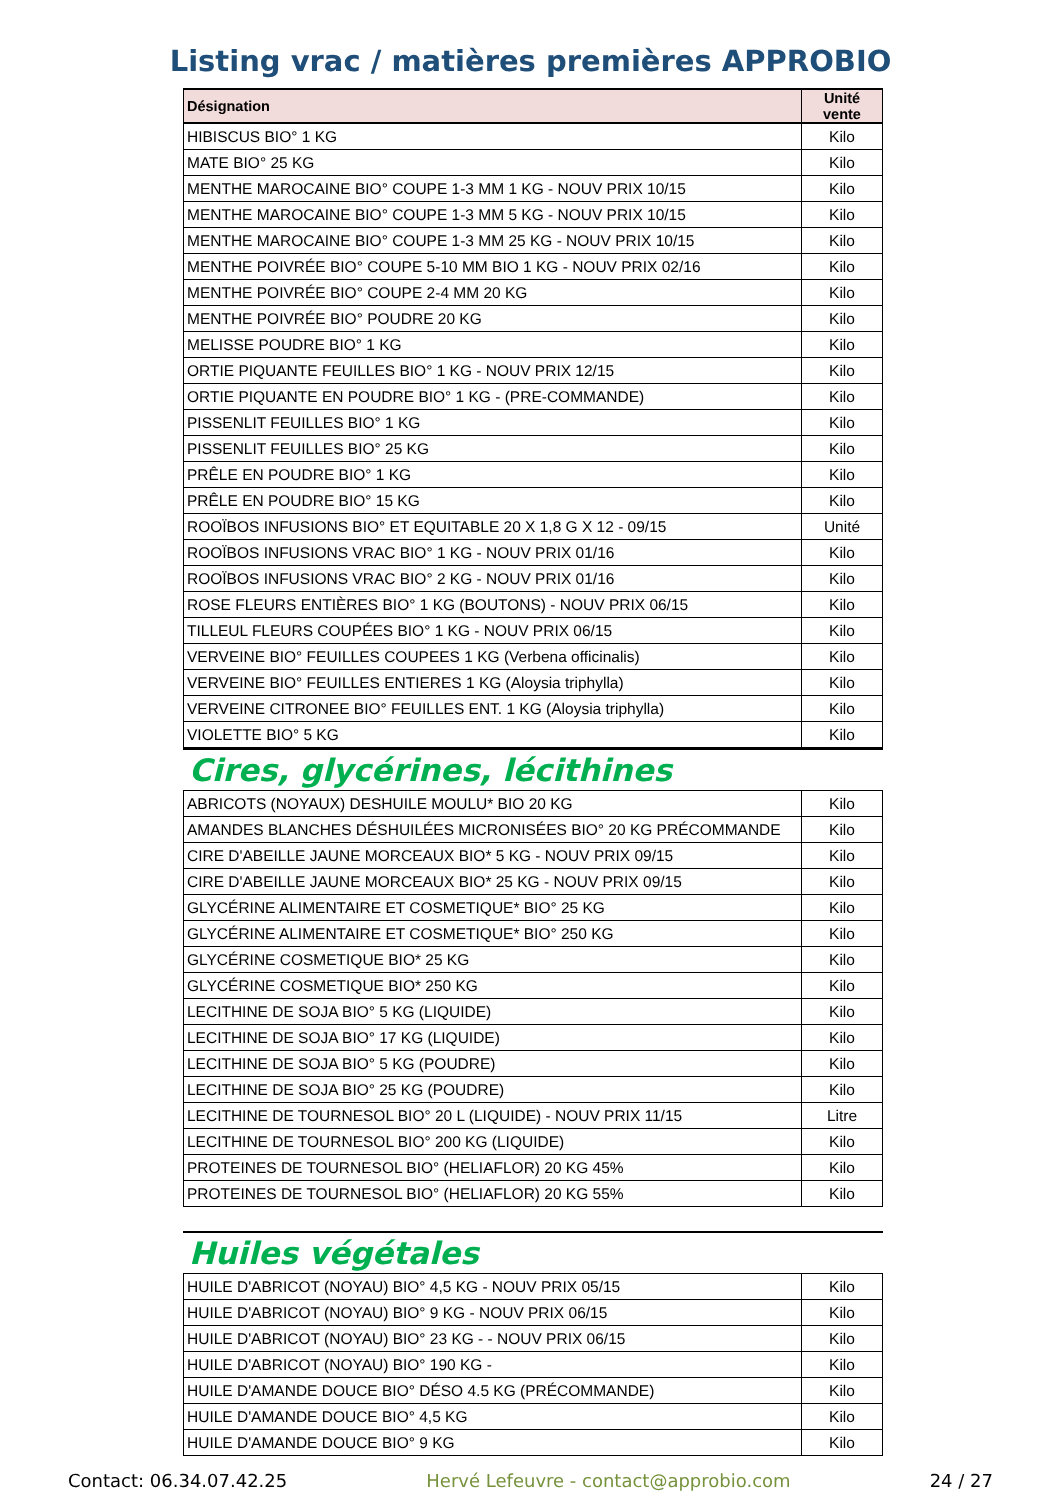Listing vrac / matières premières APPROBIO
| Désignation | Unité vente |
| --- | --- |
| HIBISCUS BIO° 1 KG | Kilo |
| MATE BIO° 25 KG | Kilo |
| MENTHE MAROCAINE BIO° COUPE 1-3 MM 1 KG - NOUV PRIX 10/15 | Kilo |
| MENTHE MAROCAINE BIO° COUPE 1-3 MM 5 KG - NOUV PRIX 10/15 | Kilo |
| MENTHE MAROCAINE BIO° COUPE 1-3 MM 25 KG - NOUV PRIX 10/15 | Kilo |
| MENTHE POIVRÉE BIO° COUPE 5-10 MM BIO 1 KG - NOUV PRIX 02/16 | Kilo |
| MENTHE POIVRÉE BIO° COUPE 2-4 MM 20 KG | Kilo |
| MENTHE POIVRÉE BIO° POUDRE 20 KG | Kilo |
| MELISSE POUDRE BIO° 1 KG | Kilo |
| ORTIE PIQUANTE FEUILLES BIO° 1 KG - NOUV PRIX 12/15 | Kilo |
| ORTIE PIQUANTE EN POUDRE BIO° 1 KG - (PRE-COMMANDE) | Kilo |
| PISSENLIT FEUILLES BIO° 1 KG | Kilo |
| PISSENLIT FEUILLES BIO° 25 KG | Kilo |
| PRÊLE EN POUDRE BIO° 1 KG | Kilo |
| PRÊLE EN POUDRE BIO° 15 KG | Kilo |
| ROOÏBOS INFUSIONS BIO° ET EQUITABLE 20 X 1,8 G X 12 - 09/15 | Unité |
| ROOÏBOS INFUSIONS VRAC BIO° 1 KG - NOUV PRIX 01/16 | Kilo |
| ROOÏBOS INFUSIONS VRAC BIO° 2 KG - NOUV PRIX 01/16 | Kilo |
| ROSE FLEURS ENTIÈRES BIO° 1 KG (BOUTONS) - NOUV PRIX 06/15 | Kilo |
| TILLEUL FLEURS COUPÉES BIO° 1 KG - NOUV PRIX 06/15 | Kilo |
| VERVEINE BIO° FEUILLES COUPEES 1 KG (Verbena officinalis) | Kilo |
| VERVEINE BIO° FEUILLES ENTIERES 1 KG (Aloysia triphylla) | Kilo |
| VERVEINE CITRONEE BIO° FEUILLES ENT. 1 KG (Aloysia triphylla) | Kilo |
| VIOLETTE BIO° 5 KG | Kilo |
Cires, glycérines, lécithines
| ABRICOTS (NOYAUX) DESHUILE MOULU* BIO 20 KG | Kilo |
| AMANDES BLANCHES DÉSHUILÉES MICRONISÉES BIO° 20 KG PRÉCOMMANDE | Kilo |
| CIRE D'ABEILLE JAUNE MORCEAUX BIO* 5 KG - NOUV PRIX 09/15 | Kilo |
| CIRE D'ABEILLE JAUNE MORCEAUX BIO* 25 KG - NOUV PRIX 09/15 | Kilo |
| GLYCÉRINE ALIMENTAIRE ET COSMETIQUE* BIO° 25 KG | Kilo |
| GLYCÉRINE ALIMENTAIRE ET COSMETIQUE* BIO° 250 KG | Kilo |
| GLYCÉRINE COSMETIQUE BIO* 25 KG | Kilo |
| GLYCÉRINE COSMETIQUE BIO* 250 KG | Kilo |
| LECITHINE DE SOJA BIO° 5 KG (LIQUIDE) | Kilo |
| LECITHINE DE SOJA BIO° 17 KG (LIQUIDE) | Kilo |
| LECITHINE DE SOJA BIO° 5 KG (POUDRE) | Kilo |
| LECITHINE DE SOJA BIO° 25 KG (POUDRE) | Kilo |
| LECITHINE DE TOURNESOL BIO° 20 L (LIQUIDE) - NOUV PRIX 11/15 | Litre |
| LECITHINE DE TOURNESOL BIO° 200 KG (LIQUIDE) | Kilo |
| PROTEINES DE TOURNESOL BIO° (HELIAFLOR) 20 KG 45% | Kilo |
| PROTEINES DE TOURNESOL BIO° (HELIAFLOR) 20 KG 55% | Kilo |
Huiles végétales
| HUILE D'ABRICOT (NOYAU) BIO° 4,5 KG - NOUV PRIX 05/15 | Kilo |
| HUILE D'ABRICOT (NOYAU) BIO° 9 KG - NOUV PRIX 06/15 | Kilo |
| HUILE D'ABRICOT (NOYAU) BIO° 23 KG - - NOUV PRIX 06/15 | Kilo |
| HUILE D'ABRICOT (NOYAU) BIO° 190 KG - | Kilo |
| HUILE D'AMANDE DOUCE BIO° DÉSO 4.5 KG (PRÉCOMMANDE) | Kilo |
| HUILE D'AMANDE DOUCE BIO° 4,5 KG | Kilo |
| HUILE D'AMANDE DOUCE BIO° 9 KG | Kilo |
Contact: 06.34.07.42.25 Hervé Lefeuvre - contact@approbio.com 24 / 27